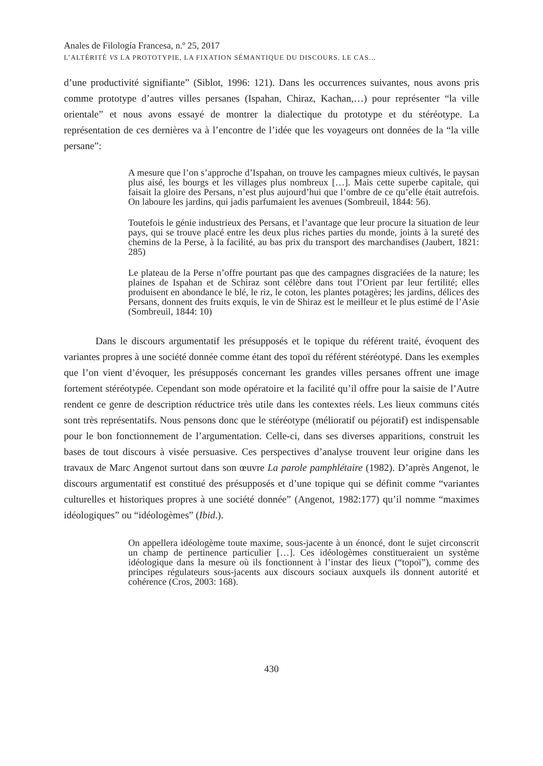Anales de Filología Francesa, n.º 25, 2017
L’ALTÉRITÉ VS LA PROTOTYPIE, LA FIXATION SÉMANTIQUE DU DISCOURS. LE CAS…
d’une productivité signifiante” (Siblot, 1996: 121). Dans les occurrences suivantes, nous avons pris comme prototype d’autres villes persanes (Ispahan, Chiraz, Kachan,…) pour représenter “la ville orientale” et nous avons essayé de montrer la dialectique du prototype et du stéréotype. La représentation de ces dernières va à l’encontre de l’idée que les voyageurs ont données de la “la ville persane”:
A mesure que l’on s’approche d’Ispahan, on trouve les campagnes mieux cultivés, le paysan plus aisé, les bourgs et les villages plus nombreux […]. Mais cette superbe capitale, qui faisait la gloire des Persans, n’est plus aujourd’hui que l’ombre de ce qu’elle était autrefois. On laboure les jardins, qui jadis parfumaient les avenues (Sombreuil, 1844: 56).
Toutefois le génie industrieux des Persans, et l’avantage que leur procure la situation de leur pays, qui se trouve placé entre les deux plus riches parties du monde, joints à la sureté des chemins de la Perse, à la facilité, au bas prix du transport des marchandises (Jaubert, 1821: 285)
Le plateau de la Perse n’offre pourtant pas que des campagnes disgraciées de la nature; les plaines de Ispahan et de Schiraz sont célèbre dans tout l’Orient par leur fertilité; elles produisent en abondance le blé, le riz, le coton, les plantes potagères; les jardins, délices des Persans, donnent des fruits exquis, le vin de Shiraz est le meilleur et le plus estimé de l’Asie (Sombreuil, 1844: 10)
Dans le discours argumentatif les présupposés et le topique du référent traité, évoquent des variantes propres à une société donnée comme étant des topoï du référent stéréotypé. Dans les exemples que l’on vient d’évoquer, les présupposés concernant les grandes villes persanes offrent une image fortement stéréotypée. Cependant son mode opératoire et la facilité qu’il offre pour la saisie de l’Autre rendent ce genre de description réductrice très utile dans les contextes réels. Les lieux communs cités sont très représentatifs. Nous pensons donc que le stéréotype (mélioratif ou péjoratif) est indispensable pour le bon fonctionnement de l’argumentation. Celle-ci, dans ses diverses apparitions, construit les bases de tout discours à visée persuasive. Ces perspectives d’analyse trouvent leur origine dans les travaux de Marc Angenot surtout dans son œuvre La parole pamphlétaire (1982). D’après Angenot, le discours argumentatif est constitué des présupposés et d’une topique qui se définit comme “variantes culturelles et historiques propres à une société donnée” (Angenot, 1982:177) qu’il nomme “maximes idéologiques” ou “idéologèmes” (Ibid.).
On appellera idéologème toute maxime, sous-jacente à un énoncé, dont le sujet circonscrit un champ de pertinence particulier […]. Ces idéologèmes constitueraient un système idéologique dans la mesure où ils fonctionnent à l’instar des lieux (“topoï”), comme des principes régulateurs sous-jacents aux discours sociaux auxquels ils donnent autorité et cohérence (Cros, 2003: 168).
430